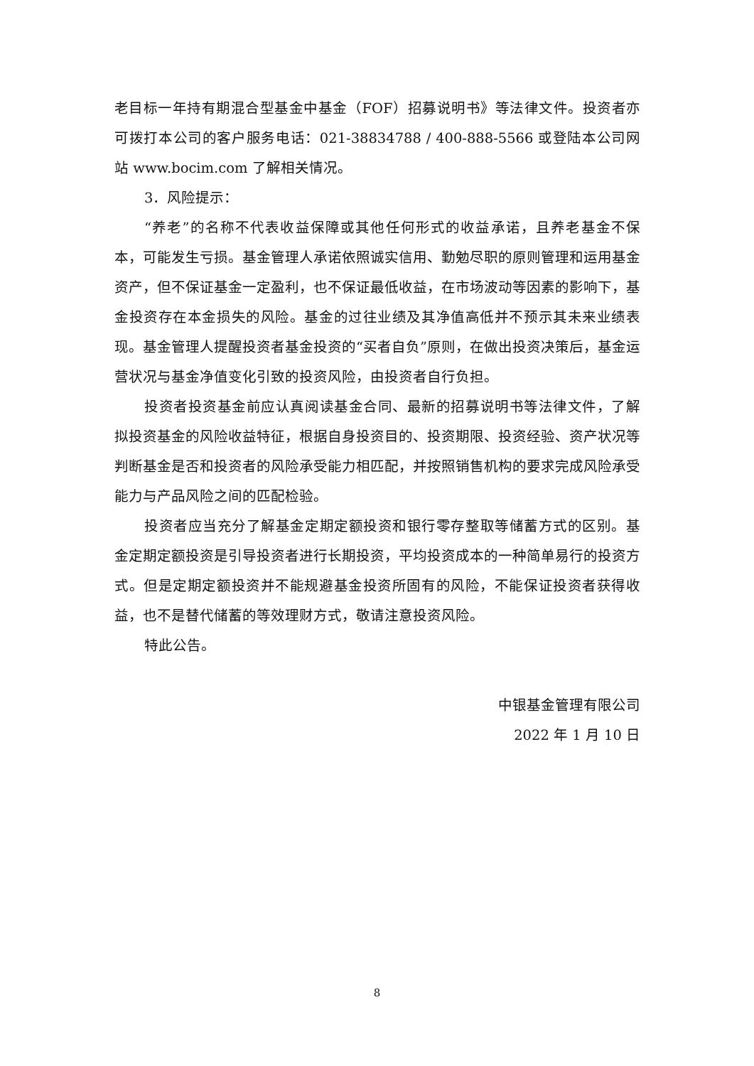老目标一年持有期混合型基金中基金（FOF）招募说明书》等法律文件。投资者亦可拨打本公司的客户服务电话：021-38834788 / 400-888-5566 或登陆本公司网站 www.bocim.com 了解相关情况。
3．风险提示：
“养老”的名称不代表收益保障或其他任何形式的收益承诺，且养老基金不保本，可能发生亏损。基金管理人承诺依照诚实信用、勤勉尽职的原则管理和运用基金资产，但不保证基金一定盈利，也不保证最低收益，在市场波动等因素的影响下，基金投资存在本金损失的风险。基金的过往业绩及其净值高低并不预示其未来业绩表现。基金管理人提醒投资者基金投资的“买者自负”原则，在做出投资决策后，基金运营状况与基金净值变化引致的投资风险，由投资者自行负担。
投资者投资基金前应认真阅读基金合同、最新的招募说明书等法律文件，了解拟投资基金的风险收益特征，根据自身投资目的、投资期限、投资经验、资产状况等判断基金是否和投资者的风险承受能力相匹配，并按照销售机构的要求完成风险承受能力与产品风险之间的匹配检验。
投资者应当充分了解基金定期定额投资和银行零存整取等储蓄方式的区别。基金定期定额投资是引导投资者进行长期投资，平均投资成本的一种简单易行的投资方式。但是定期定额投资并不能规避基金投资所固有的风险，不能保证投资者获得收益，也不是替代储蓄的等效理财方式，敬请注意投资风险。
特此公告。
中银基金管理有限公司
2022 年 1 月 10 日
8